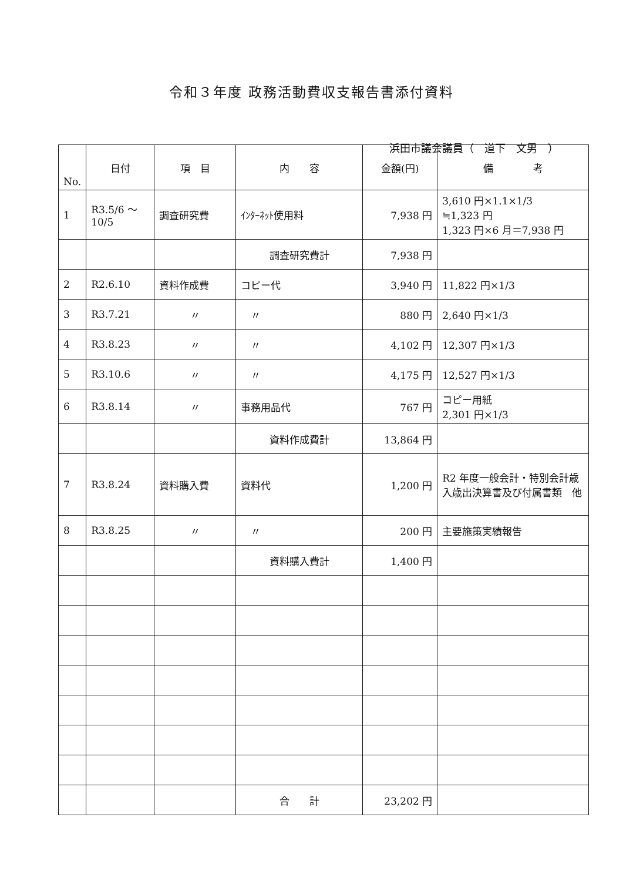令和３年度 政務活動費収支報告書添付資料
浜田市議会議員（　道下　文男　）
| No. | 日付 | 項 目 | 内 容 | 金額(円) | 備 考 |
| --- | --- | --- | --- | --- | --- |
| 1 | R3.5/6 ～ 10/5 | 調査研究費 | ｲﾝﾀｰﾈｯﾄ使用料 | 7,938 円 | 3,610 円×1.1×1/3 ≒1,323 円 1,323 円×6 月＝7,938 円 |
| | | | 調査研究費計 | 7,938 円 | |
| 2 | R2.6.10 | 資料作成費 | コピー代 | 3,940 円 | 11,822 円×1/3 |
| 3 | R3.7.21 | 〃 | 〃 | 880 円 | 2,640 円×1/3 |
| 4 | R3.8.23 | 〃 | 〃 | 4,102 円 | 12,307 円×1/3 |
| 5 | R3.10.6 | 〃 | 〃 | 4,175 円 | 12,527 円×1/3 |
| 6 | R3.8.14 | 〃 | 事務用品代 | 767 円 | コピー用紙 2,301 円×1/3 |
| | | | 資料作成費計 | 13,864 円 | |
| 7 | R3.8.24 | 資料購入費 | 資料代 | 1,200 円 | R2 年度一般会計・特別会計歳入歳出決算書及び付属書類 他 |
| 8 | R3.8.25 | 〃 | 〃 | 200 円 | 主要施策実績報告 |
| | | | 資料購入費計 | 1,400 円 | |
| | | | 合 計 | 23,202 円 | |